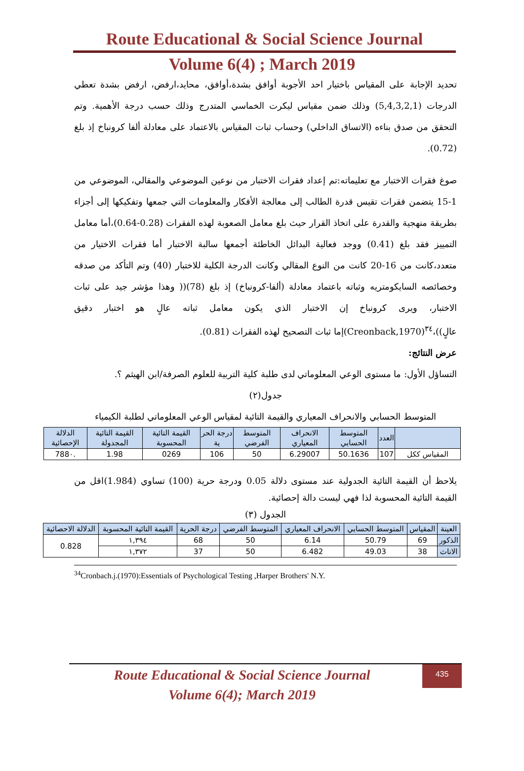Route Educational & Social Science Journal
Volume 6(4) ; March 2019
تحديد الإجابة على المقياس باختيار احد الأجوبة أوافق بشدة،أوافق، محايد،ارفض، ارفض بشدة تعطي الدرجات (5,4,3,2,1) وذلك ضمن مقياس ليكرت الخماسي المتدرج وذلك حسب درجة الأهمية. وتم التحقق من صدق بناءه (الاتساق الداخلي) وحساب ثبات المقياس بالاعتماد على معادلة ألفا كرونباخ إذ بلغ (0.72).
صوغ فقرات الاختبار مع تعليماته:تم إعداد فقرات الاختبار من نوعين الموضوعي والمقالي، الموضوعي من 1-15 يتضمن فقرات تقيس قدرة الطالب إلى معالجة الأفكار والمعلومات التي جمعها وتفكيكها إلى أجزاء بطريقة منهجية والقدرة على اتخاذ القرار حيث بلغ معامل الصعوبة لهذه الفقرات (0.28-0.64)،أما معامل التمييز فقد بلغ (0.41) ووجد فعالية البدائل الخاطئة أجمعها سالبة الاختبار أما فقرات الاختيار من متعدد،كانت من 16-20 كانت من النوع المقالي وكانت الدرجة الكلية للاختبار (40) وتم التأكد من صدقه وخصائصه السايكومتريه وثباته باعتماد معادلة (ألفا-كرونباخ) إذ بلغ (78)(( وهذا مؤشر جيد على ثبات الاختبار، ويرى كرونباخ إن الاختبار الذي يكون معامل ثباته عالٍ هو اختبار دقيق عالٍ))،<sup>٣٤</sup>(Creonback,1970)إما ثبات التصحيح لهذه الفقرات (0.81).
عرض النتائج:
التساؤل الأول: ما مستوى الوعي المعلوماتي لدى طلبة كلية التربية للعلوم الصرفة/ابن الهيثم ؟.
جدول(٢)
المتوسط الحسابي والانحراف المعياري والقيمة التائية لمقياس الوعي المعلوماتي لطلبة الكيمياء
| | العدد | المتوسط الحسابي | الانحراف المعياري | المتوسط الفرضي | درجة الحر ية | القيمة التائية المحسوبة | القيمة التائية المجدولة | الدلالة الإحصائية |
| --- | --- | --- | --- | --- | --- | --- | --- | --- |
| المقياس ككل | 107 | 50.1636 | 6.29007 | 50 | 106 | 0269 | 1.98 | .788٠ |
يلاحظ أن القيمة التائية الجدولية عند مستوى دلالة 0.05 ودرجة حرية (100) تساوي (1.984)اقل من القيمة التائية المحسوبة لذا فهي ليست دالة إحصائية.
الجدول (٣)
| العينة | المقياس | المتوسط الحسابي | الانحراف المعياري | المتوسط الفرضي | درجة الحرية | القيمة التائية المحسوبة | الدلالة الاحصائية |
| --- | --- | --- | --- | --- | --- | --- | --- |
| الذكور | 69 | 50.79 | 6.14 | 50 | 68 | ١,٣٩٤ | 0.828 |
| الاناث | 38 | 49.03 | 6.482 | 50 | 37 | ١,٣٧٢ | |
<sup>34</sup> Cronbach.j.(1970):Essentials of Psychological Testing ,Harper Brothers' N.Y.
Route Educational & Social Science Journal
Volume 6(4); March 2019
435